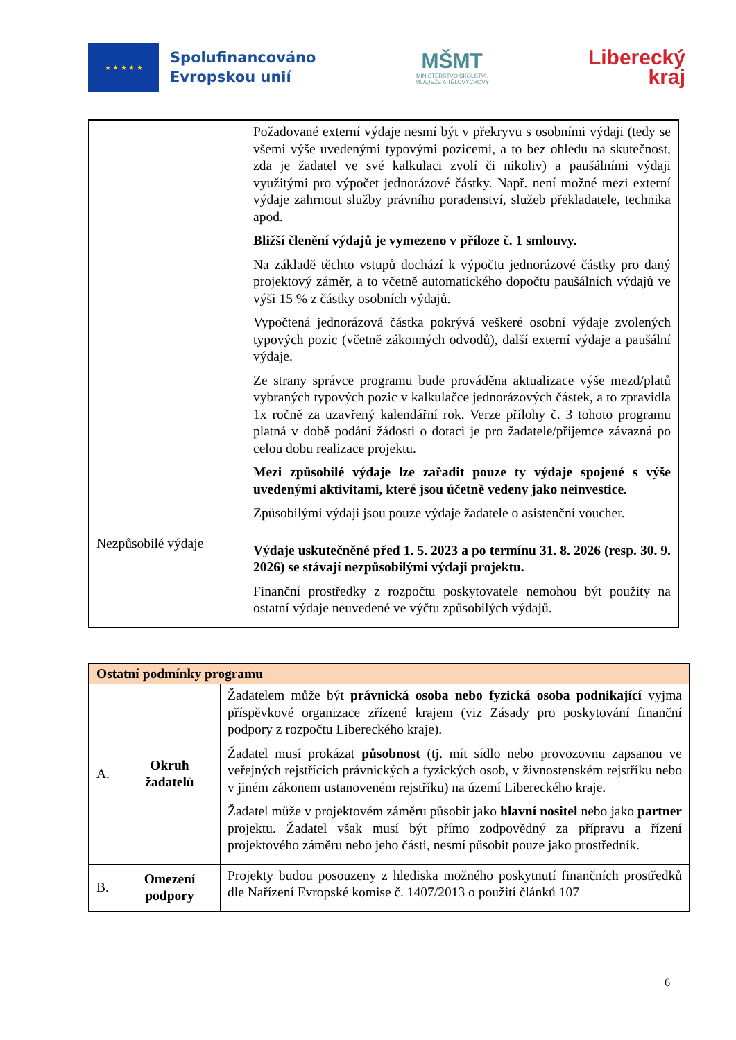★ ★ ★ ★ ★
Spolufinancováno
Evropskou unií
MŠMT
MINISTERSTVO ŠKOLSTVÍ,
MLÁDEŽE A TĚLOVÝCHOVY
Liberecký
kraj
| | Požadované externí výdaje nesmí být v překryvu s osobními výdaji (tedy se všemi výše uvedenými typovými pozicemi, a to bez ohledu na skutečnost, zda je žadatel ve své kalkulaci zvolí či nikoliv) a paušálními výdaji využitými pro výpočet jednorázové částky. Např. není možné mezi externí výdaje zahrnout služby právního poradenství, služeb překladatele, technika apod. Bližší členění výdajů je vymezeno v příloze č. 1 smlouvy. Na základě těchto vstupů dochází k výpočtu jednorázové částky pro daný projektový záměr, a to včetně automatického dopočtu paušálních výdajů ve výši 15 % z částky osobních výdajů. Vypočtená jednorázová částka pokrývá veškeré osobní výdaje zvolených typových pozic (včetně zákonných odvodů), další externí výdaje a paušální výdaje. Ze strany správce programu bude prováděna aktualizace výše mezd/platů vybraných typových pozic v kalkulačce jednorázových částek, a to zpravidla 1x ročně za uzavřený kalendářní rok. Verze přílohy č. 3 tohoto programu platná v době podání žádosti o dotaci je pro žadatele/příjemce závazná po celou dobu realizace projektu. Mezi způsobilé výdaje lze zařadit pouze ty výdaje spojené s výše uvedenými aktivitami, které jsou účetně vedeny jako neinvestice. Způsobilými výdaji jsou pouze výdaje žadatele o asistenční voucher. |
| Nezpůsobilé výdaje | Výdaje uskutečněné před 1. 5. 2023 a po termínu 31. 8. 2026 (resp. 30. 9. 2026) se stávají nezpůsobilými výdaji projektu. Finanční prostředky z rozpočtu poskytovatele nemohou být použity na ostatní výdaje neuvedené ve výčtu způsobilých výdajů. |
| Ostatní podmínky programu | | |
| A. | Okruh žadatelů | Žadatelem může být právnická osoba nebo fyzická osoba podnikající vyjma příspěvkové organizace zřízené krajem (viz Zásady pro poskytování finanční podpory z rozpočtu Libereckého kraje). Žadatel musí prokázat působnost (tj. mít sídlo nebo provozovnu zapsanou ve veřejných rejstřících právnických a fyzických osob, v živnostenském rejstříku nebo v jiném zákonem ustanoveném rejstříku) na území Libereckého kraje. Žadatel může v projektovém záměru působit jako hlavní nositel nebo jako partner projektu. Žadatel však musí být přímo zodpovědný za přípravu a řízení projektového záměru nebo jeho části, nesmí působit pouze jako prostředník. |
| B. | Omezení podpory | Projekty budou posouzeny z hlediska možného poskytnutí finančních prostředků dle Nařízení Evropské komise č. 1407/2013 o použití článků 107 |
6